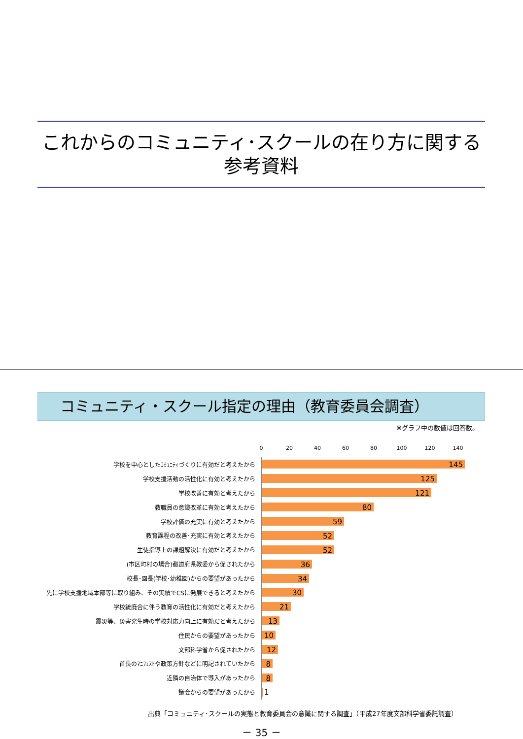これからのコミュニティ･スクールの在り方に関する
参考資料
コミュニティ・スクール指定の理由（教育委員会調査）
※グラフ中の数値は回答数。
0 20 40 60 80 100 120 140
学校を中心としたｺﾐｭﾆﾃｨづくりに有効だと考えたから
145
学校支援活動の活性化に有効と考えたから
125
学校改善に有効と考えたから
121
教職員の意識改革に有効と考えたから
80
学校評価の充実に有効と考えたから
59
教育課程の改善･充実に有効と考えたから
52
生徒指導上の課題解決に有効だと考えたから
52
(市区町村の場合)都道府県教委から促されたから
36
校長･園長(学校･幼稚園)からの要望があったから
34
先に学校支援地域本部等に取り組み、その実績でCSに発展できると考えたから
30
学校統廃合に伴う教育の活性化に有効だと考えたから
21
震災等、災害発生時の学校対応力向上に有効だと考えたから
13
住民からの要望があったから
10
文部科学省から促されたから
12
首長のﾏﾆﾌｪｽﾄや政策方針などに明記されていたから
8
近隣の自治体で導入があったから
8
議会からの要望があったから
1
出典「コミュニティ･スクールの実態と教育委員会の意識に関する調査」（平成27年度文部科学省委託調査）
－ 35 －